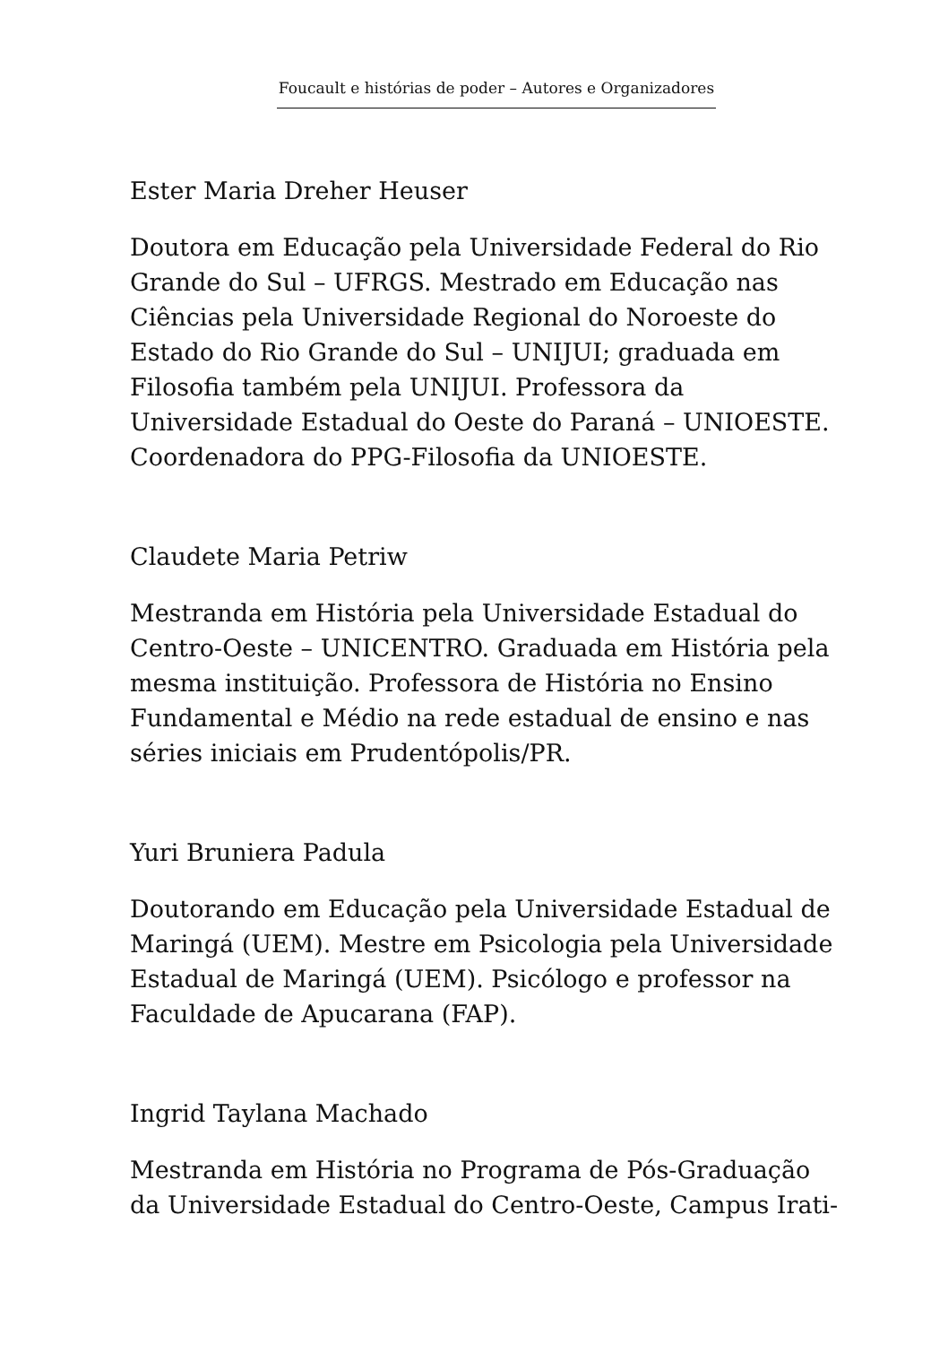Foucault e histórias de poder – Autores e Organizadores
Ester Maria Dreher Heuser
Doutora em Educação pela Universidade Federal do Rio Grande do Sul – UFRGS. Mestrado em Educação nas Ciências pela Universidade Regional do Noroeste do Estado do Rio Grande do Sul – UNIJUI; graduada em Filosofia também pela UNIJUI. Professora da Universidade Estadual do Oeste do Paraná – UNIOESTE. Coordenadora do PPG-Filosofia da UNIOESTE.
Claudete Maria Petriw
Mestranda em História pela Universidade Estadual do Centro-Oeste – UNICENTRO. Graduada em História pela mesma instituição. Professora de História no Ensino Fundamental e Médio na rede estadual de ensino e nas séries iniciais em Prudentópolis/PR.
Yuri Bruniera Padula
Doutorando em Educação pela Universidade Estadual de Maringá (UEM). Mestre em Psicologia pela Universidade Estadual de Maringá (UEM). Psicólogo e professor na Faculdade de Apucarana (FAP).
Ingrid Taylana Machado
Mestranda em História no Programa de Pós-Graduação da Universidade Estadual do Centro-Oeste, Campus Irati-